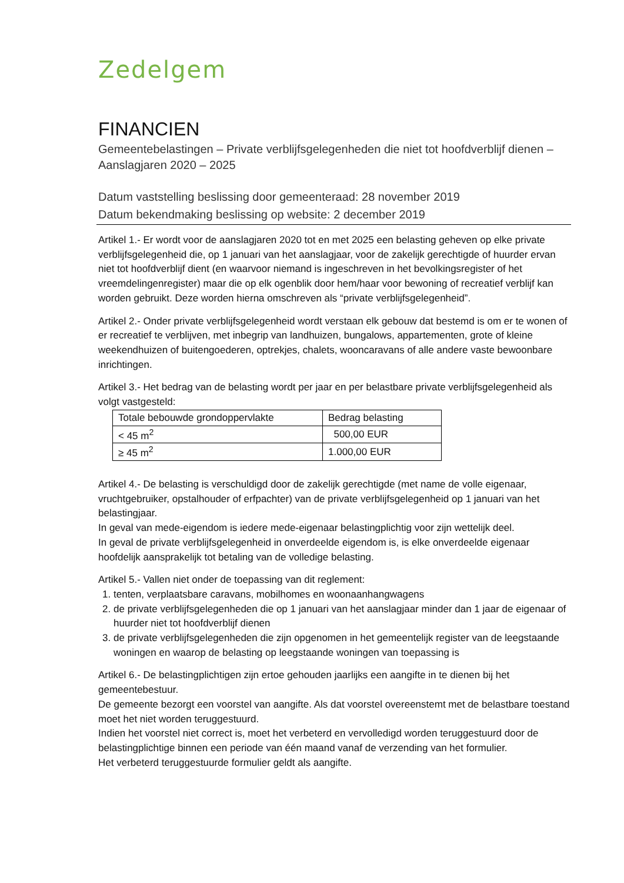Zedelgem
FINANCIEN
Gemeentebelastingen – Private verblijfsgelegenheden die niet tot hoofdverblijf dienen – Aanslagjaren 2020 – 2025
Datum vaststelling beslissing door gemeenteraad: 28 november 2019
Datum bekendmaking beslissing op website: 2 december 2019
Artikel 1.- Er wordt voor de aanslagjaren 2020 tot en met 2025 een belasting geheven op elke private verblijfsgelegenheid die, op 1 januari van het aanslagjaar, voor de zakelijk gerechtigde of huurder ervan niet tot hoofdverblijf dient (en waarvoor niemand is ingeschreven in het bevolkingsregister of het vreemdelingenregister) maar die op elk ogenblik door hem/haar voor bewoning of recreatief verblijf kan worden gebruikt. Deze worden hierna omschreven als “private verblijfsgelegenheid”.
Artikel 2.- Onder private verblijfsgelegenheid wordt verstaan elk gebouw dat bestemd is om er te wonen of er recreatief te verblijven, met inbegrip van landhuizen, bungalows, appartementen, grote of kleine weekendhuizen of buitengoederen, optrekjes, chalets, wooncaravans of alle andere vaste bewoonbare inrichtingen.
Artikel 3.- Het bedrag van de belasting wordt per jaar en per belastbare private verblijfsgelegenheid als volgt vastgesteld:
| Totale bebouwde grondoppervlakte | Bedrag belasting |
| < 45 m<sup>2</sup> | 500,00 EUR |
| ≥ 45 m<sup>2</sup> | 1.000,00 EUR |
Artikel 4.- De belasting is verschuldigd door de zakelijk gerechtigde (met name de volle eigenaar, vruchtgebruiker, opstalhouder of erfpachter) van de private verblijfsgelegenheid op 1 januari van het belastingjaar.
In geval van mede-eigendom is iedere mede-eigenaar belastingplichtig voor zijn wettelijk deel.
In geval de private verblijfsgelegenheid in onverdeelde eigendom is, is elke onverdeelde eigenaar hoofdelijk aansprakelijk tot betaling van de volledige belasting.
Artikel 5.- Vallen niet onder de toepassing van dit reglement:
1. tenten, verplaatsbare caravans, mobilhomes en woonaanhangwagens
2. de private verblijfsgelegenheden die op 1 januari van het aanslagjaar minder dan 1 jaar de eigenaar of huurder niet tot hoofdverblijf dienen
3. de private verblijfsgelegenheden die zijn opgenomen in het gemeentelijk register van de leegstaande woningen en waarop de belasting op leegstaande woningen van toepassing is
Artikel 6.- De belastingplichtigen zijn ertoe gehouden jaarlijks een aangifte in te dienen bij het gemeentebestuur.
De gemeente bezorgt een voorstel van aangifte. Als dat voorstel overeenstemt met de belastbare toestand moet het niet worden teruggestuurd.
Indien het voorstel niet correct is, moet het verbeterd en vervolledigd worden teruggestuurd door de belastingplichtige binnen een periode van één maand vanaf de verzending van het formulier.
Het verbeterd teruggestuurde formulier geldt als aangifte.